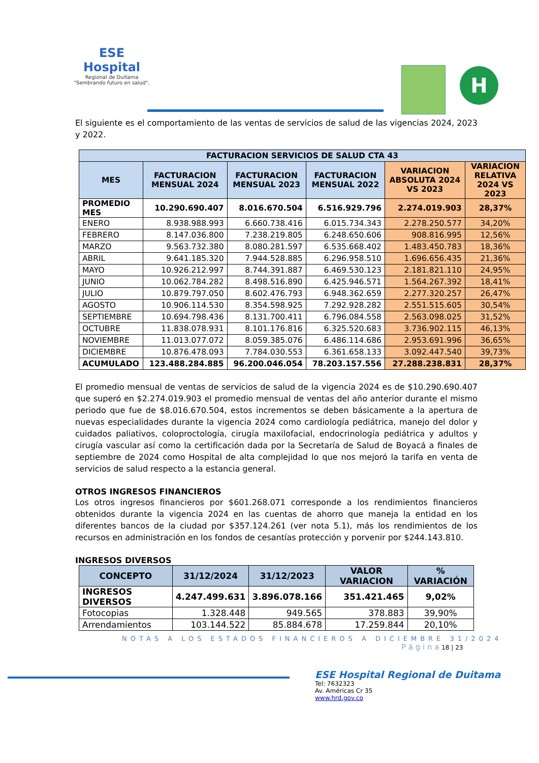ESE Hospital
Regional de Duitama
"Sembrando futuro en salud".
H
El siguiente es el comportamiento de las ventas de servicios de salud de las vigencias 2024, 2023 y 2022.
| FACTURACION SERVICIOS DE SALUD CTA 43 | | | | | |
| --- | --- | --- | --- | --- | --- |
| MES | FACTURACION MENSUAL 2024 | FACTURACION MENSUAL 2023 | FACTURACION MENSUAL 2022 | VARIACION ABSOLUTA 2024 VS 2023 | VARIACION RELATIVA 2024 VS 2023 |
| PROMEDIO MES | 10.290.690.407 | 8.016.670.504 | 6.516.929.796 | 2.274.019.903 | 28,37% |
| ENERO | 8.938.988.993 | 6.660.738.416 | 6.015.734.343 | 2.278.250.577 | 34,20% |
| FEBRERO | 8.147.036.800 | 7.238.219.805 | 6.248.650.606 | 908.816.995 | 12,56% |
| MARZO | 9.563.732.380 | 8.080.281.597 | 6.535.668.402 | 1.483.450.783 | 18,36% |
| ABRIL | 9.641.185.320 | 7.944.528.885 | 6.296.958.510 | 1.696.656.435 | 21,36% |
| MAYO | 10.926.212.997 | 8.744.391.887 | 6.469.530.123 | 2.181.821.110 | 24,95% |
| JUNIO | 10.062.784.282 | 8.498.516.890 | 6.425.946.571 | 1.564.267.392 | 18,41% |
| JULIO | 10.879.797.050 | 8.602.476.793 | 6.948.362.659 | 2.277.320.257 | 26,47% |
| AGOSTO | 10.906.114.530 | 8.354.598.925 | 7.292.928.282 | 2.551.515.605 | 30,54% |
| SEPTIEMBRE | 10.694.798.436 | 8.131.700.411 | 6.796.084.558 | 2.563.098.025 | 31,52% |
| OCTUBRE | 11.838.078.931 | 8.101.176.816 | 6.325.520.683 | 3.736.902.115 | 46,13% |
| NOVIEMBRE | 11.013.077.072 | 8.059.385.076 | 6.486.114.686 | 2.953.691.996 | 36,65% |
| DICIEMBRE | 10.876.478.093 | 7.784.030.553 | 6.361.658.133 | 3.092.447.540 | 39,73% |
| ACUMULADO | 123.488.284.885 | 96.200.046.054 | 78.203.157.556 | 27.288.238.831 | 28,37% |
El promedio mensual de ventas de servicios de salud de la vigencia 2024 es de $10.290.690.407 que superó en $2.274.019.903 el promedio mensual de ventas del año anterior durante el mismo periodo que fue de $8.016.670.504, estos incrementos se deben básicamente a la apertura de nuevas especialidades durante la vigencia 2024 como cardiología pediátrica, manejo del dolor y cuidados paliativos, coloproctología, cirugía maxilofacial, endocrinología pediátrica y adultos y cirugía vascular así como la certificación dada por la Secretaría de Salud de Boyacá a finales de septiembre de 2024 como Hospital de alta complejidad lo que nos mejoró la tarifa en venta de servicios de salud respecto a la estancia general.
OTROS INGRESOS FINANCIEROS
Los otros ingresos financieros por $601.268.071 corresponde a los rendimientos financieros obtenidos durante la vigencia 2024 en las cuentas de ahorro que maneja la entidad en los diferentes bancos de la ciudad por $357.124.261 (ver nota 5.1), más los rendimientos de los recursos en administración en los fondos de cesantías protección y porvenir por $244.143.810.
INGRESOS DIVERSOS
| CONCEPTO | 31/12/2024 | 31/12/2023 | VALOR VARIACION | % VARIACIÓN |
| --- | --- | --- | --- | --- |
| INGRESOS DIVERSOS | 4.247.499.631 | 3.896.078.166 | 351.421.465 | 9,02% |
| Fotocopias | 1.328.448 | 949.565 | 378.883 | 39,90% |
| Arrendamientos | 103.144.522 | 85.884.678 | 17.259.844 | 20,10% |
NOTAS A LOS ESTADOS FINANCIEROS A DICIEMBRE 31/2024
P á g i n a 18 | 23
ESE Hospital Regional de Duitama
Tel: 7632323
Av. Américas Cr 35
www.hrd.gov.co